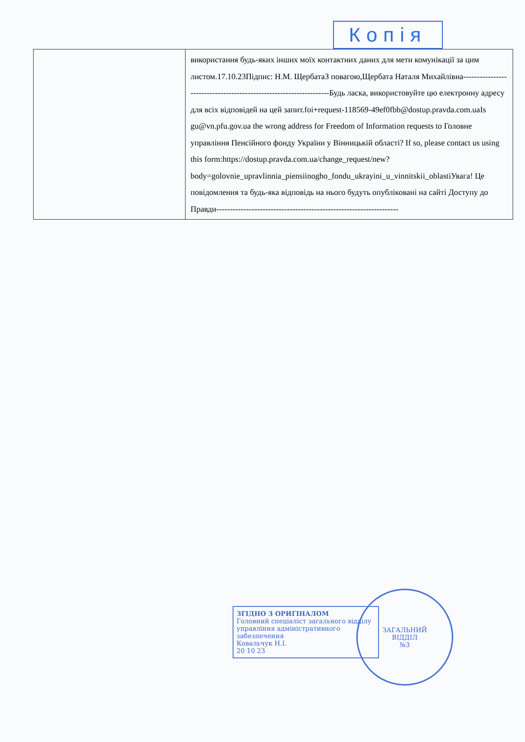Копія
| | використання будь-яких інших моїх контактних даних для мети комунікації за цим листом.17.10.23Підпис: Н.М. ЩербатаЗ повагою,Щербата Наталя Михайлівна-------------------------------------------------------------------Будь ласка, використовуйте цю електронну адресу для всіх відповідей на цей запит.foi+request-118569-49ef0fbb@dostup.pravda.com.uaIs gu@vn.pfu.gov.ua the wrong address for Freedom of Information requests to Головне управління Пенсійного фонду України у Вінницькій області? If so, please contact us using this form:https://dostup.pravda.com.ua/change_request/new?body=golovnie_upravlinnia_piensiinogho_fondu_ukrayini_u_vinnitskii_oblastiУвага! Це повідомлення та будь-яка відповідь на нього будуть опубліковані на сайті Доступу до Правди------------------------------------------------------------------- |
ЗГІДНО З ОРИГІНАЛОМ
Головний спеціаліст загального відділу управління адміністративного забезпечення
Ковальчук Н.І.
20 10 23
ЗАГАЛЬНИЙ
ВІДДІЛ
№3